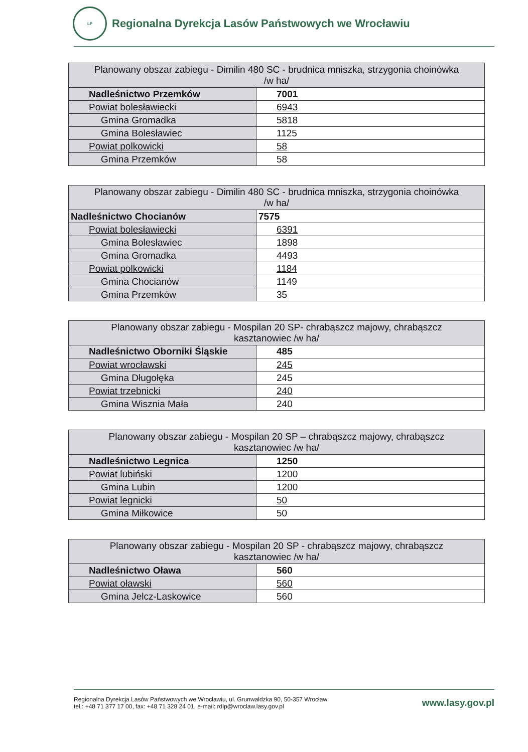LP
Regionalna Dyrekcja Lasów Państwowych we Wrocławiu
| Planowany obszar zabiegu - Dimilin 480 SC - brudnica mniszka, strzygonia choinówka /w ha/ | |
| Nadleśnictwo Przemków | 7001 |
| Powiat bolesławiecki | 6943 |
| Gmina Gromadka | 5818 |
| Gmina Bolesławiec | 1125 |
| Powiat polkowicki | 58 |
| Gmina Przemków | 58 |
| Planowany obszar zabiegu - Dimilin 480 SC - brudnica mniszka, strzygonia choinówka /w ha/ | |
| Nadleśnictwo Chocianów | 7575 |
| Powiat bolesławiecki | 6391 |
| Gmina Bolesławiec | 1898 |
| Gmina Gromadka | 4493 |
| Powiat polkowicki | 1184 |
| Gmina Chocianów | 1149 |
| Gmina Przemków | 35 |
| Planowany obszar zabiegu - Mospilan 20 SP- chrabąszcz majowy, chrabąszcz kasztanowiec /w ha/ | |
| Nadleśnictwo Oborniki Śląskie | 485 |
| Powiat wrocławski | 245 |
| Gmina Długołęka | 245 |
| Powiat trzebnicki | 240 |
| Gmina Wisznia Mała | 240 |
| Planowany obszar zabiegu - Mospilan 20 SP – chrabąszcz majowy, chrabąszcz kasztanowiec /w ha/ | |
| Nadleśnictwo Legnica | 1250 |
| Powiat lubiński | 1200 |
| Gmina Lubin | 1200 |
| Powiat legnicki | 50 |
| Gmina Miłkowice | 50 |
| Planowany obszar zabiegu - Mospilan 20 SP - chrabąszcz majowy, chrabąszcz kasztanowiec /w ha/ | |
| Nadleśnictwo Oława | 560 |
| Powiat oławski | 560 |
| Gmina Jelcz-Laskowice | 560 |
Regionalna Dyrekcja Lasów Państwowych we Wrocławiu, ul. Grunwaldzka 90, 50-357 Wrocław
tel.: +48 71 377 17 00, fax: +48 71 328 24 01, e-mail: rdlp@wroclaw.lasy.gov.pl
www.lasy.gov.pl